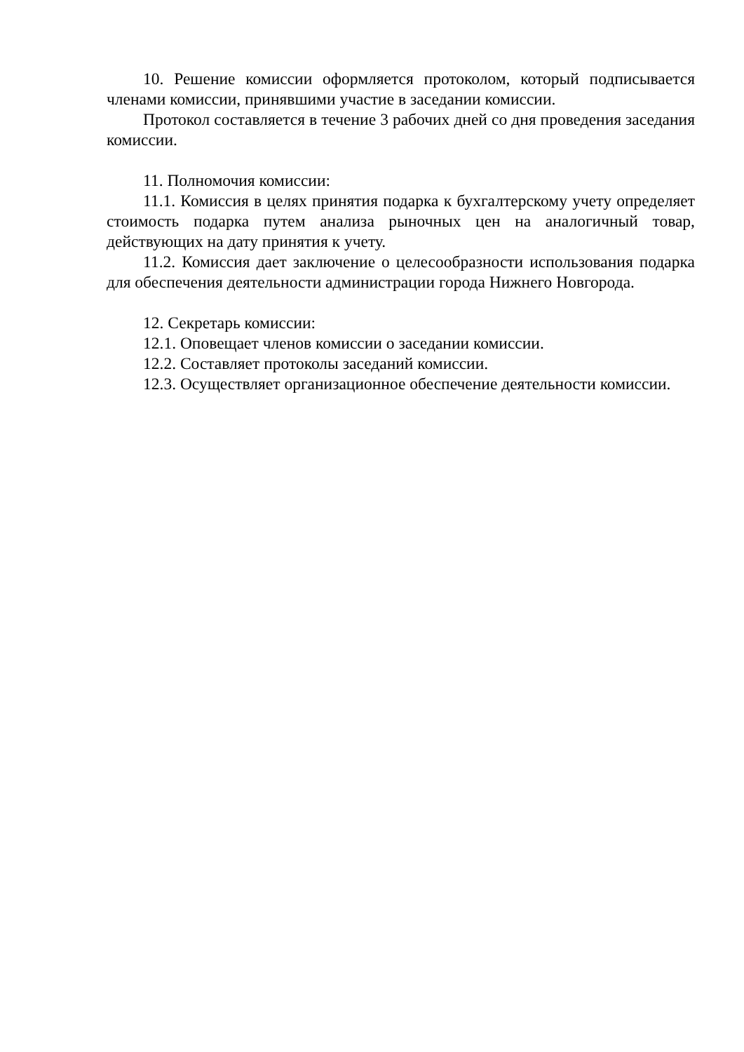10. Решение комиссии оформляется протоколом, который подписывается членами комиссии, принявшими участие в заседании комиссии.
Протокол составляется в течение 3 рабочих дней со дня проведения заседания комиссии.
11. Полномочия комиссии:
11.1. Комиссия в целях принятия подарка к бухгалтерскому учету определяет стоимость подарка путем анализа рыночных цен на аналогичный товар, действующих на дату принятия к учету.
11.2. Комиссия дает заключение о целесообразности использования подарка для обеспечения деятельности администрации города Нижнего Новгорода.
12. Секретарь комиссии:
12.1. Оповещает членов комиссии о заседании комиссии.
12.2. Составляет протоколы заседаний комиссии.
12.3. Осуществляет организационное обеспечение деятельности комиссии.